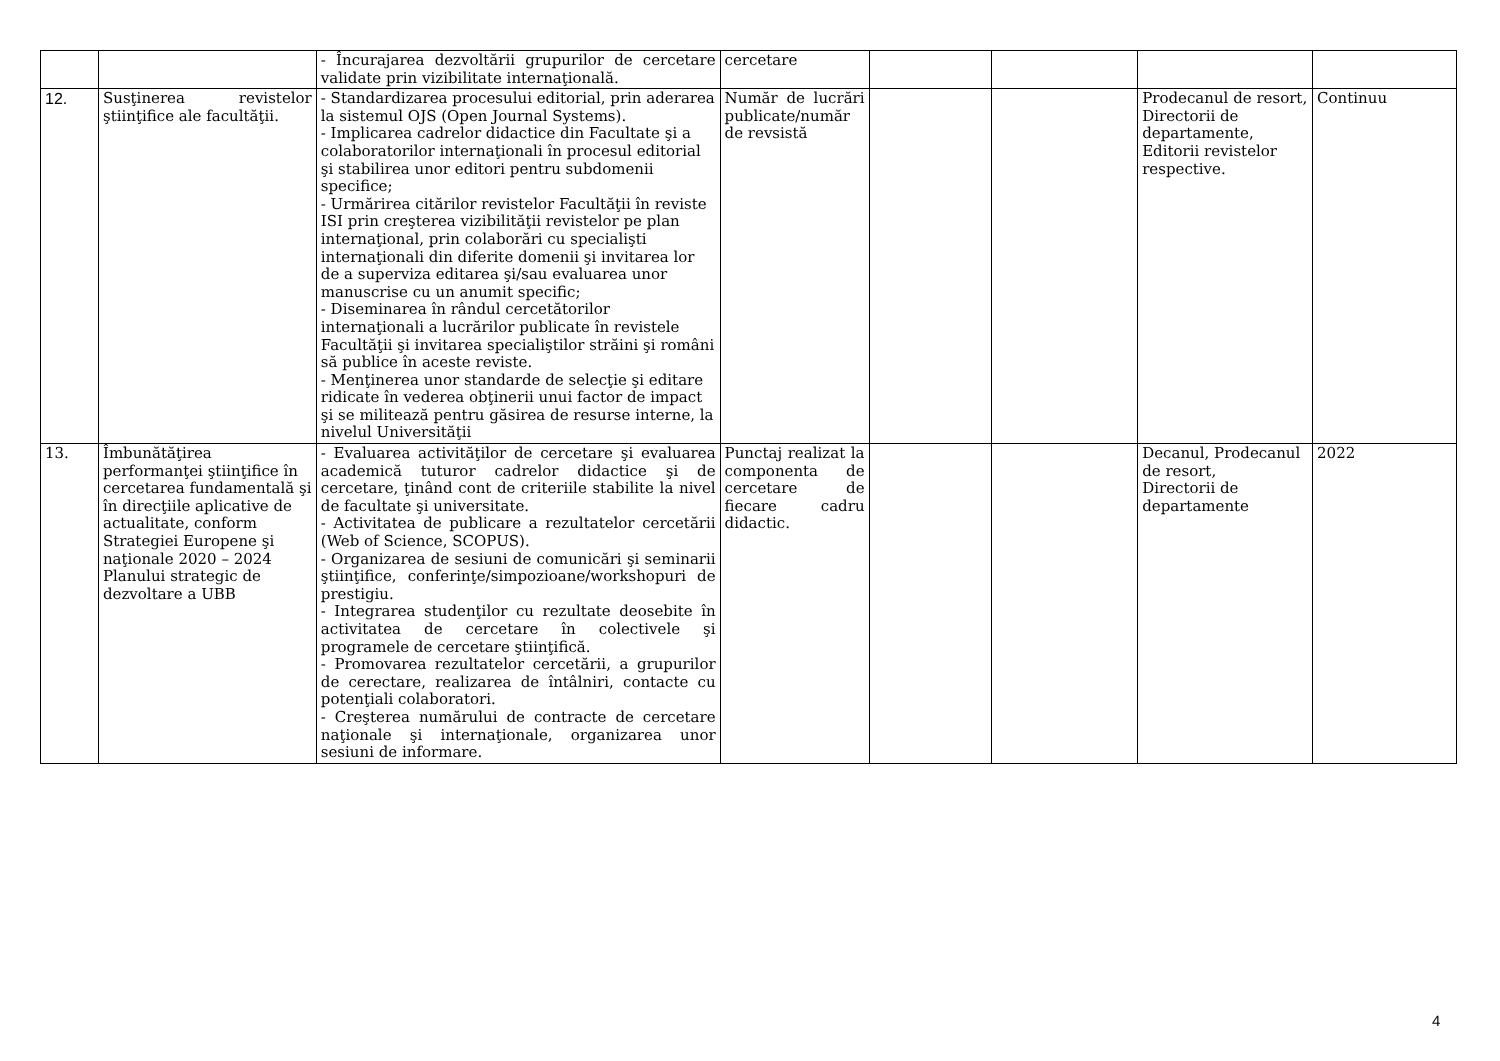| | | - Încurajarea dezvoltării grupurilor de cercetare validate prin vizibilitate internaţională. | cercetare | | | | |
| 12. | Susţinerea revistelor ştiinţifice ale facultăţii. | - Standardizarea procesului editorial, prin aderarea la sistemul OJS (Open Journal Systems). - Implicarea cadrelor didactice din Facultate şi a colaboratorilor internaţionali în procesul editorial şi stabilirea unor editori pentru subdomenii specifice; - Urmărirea citărilor revistelor Facultăţii în reviste ISI prin creşterea vizibilităţii revistelor pe plan internaţional, prin colaborări cu specialişti internaţionali din diferite domenii şi invitarea lor de a superviza editarea şi/sau evaluarea unor manuscrise cu un anumit specific; - Diseminarea în rândul cercetătorilor internaţionali a lucrărilor publicate în revistele Facultăţii şi invitarea specialiştilor străini şi români să publice în aceste reviste. - Menţinerea unor standarde de selecţie şi editare ridicate în vederea obţinerii unui factor de impact şi se militează pentru găsirea de resurse interne, la nivelul Universităţii | Număr de lucrări publicate/număr de revsistă | | | Prodecanul de resort, Directorii de departamente, Editorii revistelor respective. | Continuu |
| 13. | Îmbunătăţirea performanţei ştiinţifice în cercetarea fundamentală şi în direcţiile aplicative de actualitate, conform Strategiei Europene şi naţionale 2020 – 2024 Planului strategic de dezvoltare a UBB | - Evaluarea activităţilor de cercetare şi evaluarea academică tuturor cadrelor didactice şi de cercetare, ţinând cont de criteriile stabilite la nivel de facultate şi universitate. - Activitatea de publicare a rezultatelor cercetării (Web of Science, SCOPUS). - Organizarea de sesiuni de comunicări şi seminarii ştiinţifice, conferinţe/simpozioane/workshopuri de prestigiu. - Integrarea studenţilor cu rezultate deosebite în activitatea de cercetare în colectivele şi programele de cercetare ştiinţifică. - Promovarea rezultatelor cercetării, a grupurilor de cerectare, realizarea de întâlniri, contacte cu potenţiali colaboratori. - Creşterea numărului de contracte de cercetare naţionale şi internaţionale, organizarea unor sesiuni de informare. | Punctaj realizat la componenta de cercetare de fiecare cadru didactic. | | | Decanul, Prodecanul de resort, Directorii de departamente | 2022 |
4